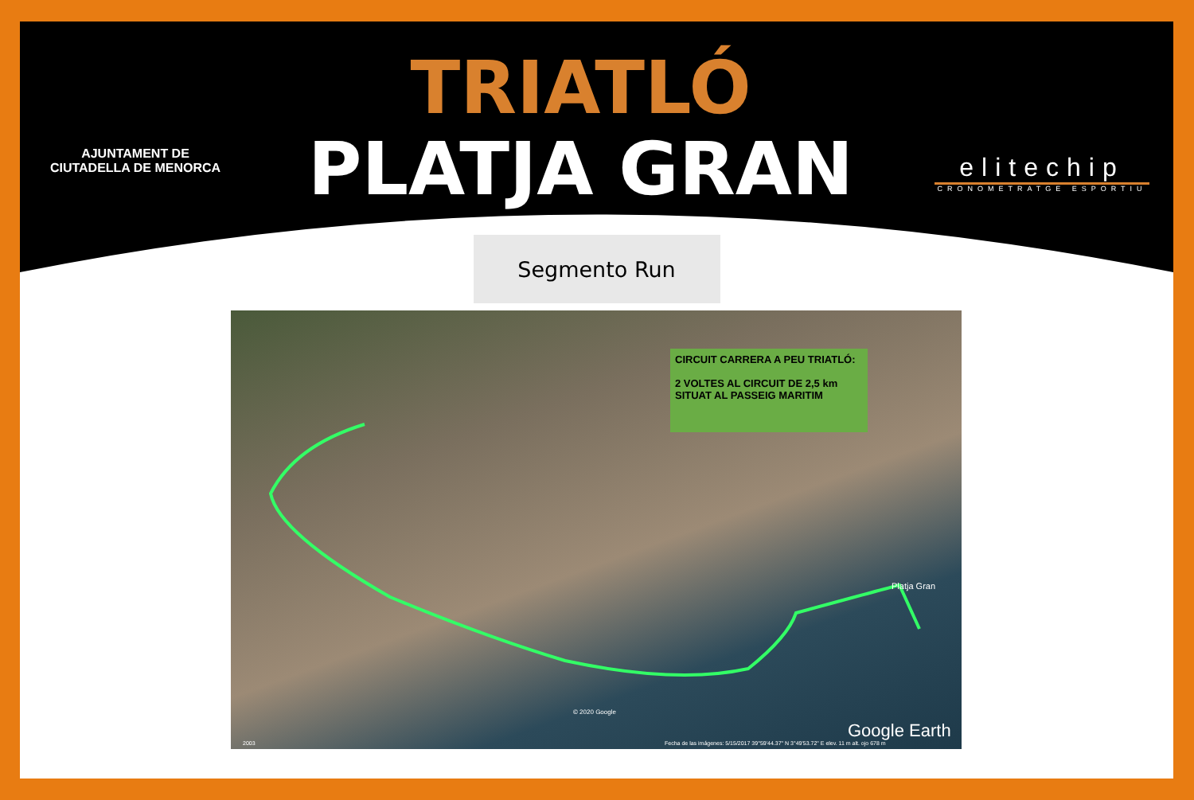AJUNTAMENT DE
CIUTADELLA DE MENORCA
TRIATLÓ
PLATJA GRAN
elitechip
CRONOMETRATGE ESPORTIU
Segmento Run
CIRCUIT CARRERA A PEU TRIATLÓ:
2 VOLTES AL CIRCUIT DE 2,5 km
SITUAT AL PASSEIG MARITIM
Platja Gran
© 2020 Google
Google Earth
2003
Fecha de las imágenes: 5/15/2017 39°59'44.37" N 3°49'53.72" E elev. 11 m alt. ojo 678 m